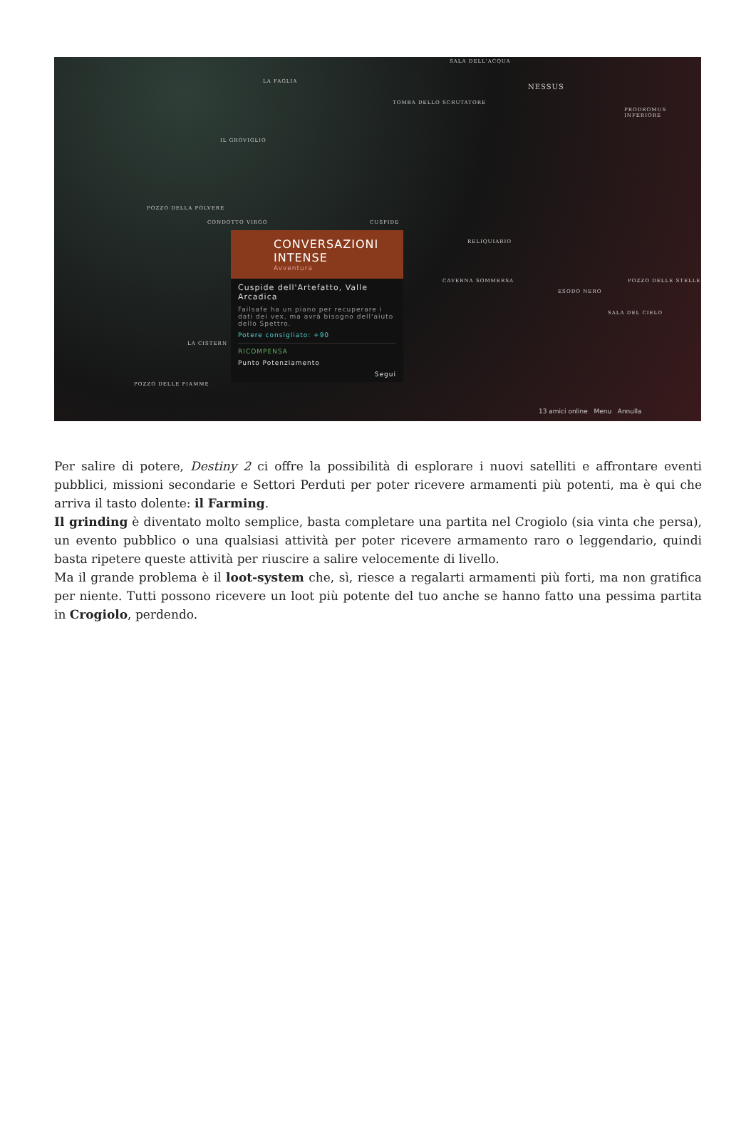SALA DELL'ACQUA
NESSUS
LA FAGLIA
TOMBA DELLO SCRUTATORE
PRODROMUS INFERIORE
IL GROVIGLIO
POZZO DELLA POLVERE
CONDOTTO VIRGO CUSPIDE
RELIQUIARIO
CAVERNA SOMMERSA POZZO DELLE STELLE
ESODO NERO
SALA DEL CIELO
LA CISTERN
POZZO DELLE FIAMME
13 amici online Menu Annulla
CONVERSAZIONI
INTENSE
Avventura
Cuspide dell'Artefatto, Valle Arcadica
Failsafe ha un piano per recuperare i dati dei vex, ma avrà bisogno dell'aiuto dello Spettro.
Potere consigliato: +90
RICOMPENSA
Punto Potenziamento
Segui
Per salire di potere, Destiny 2 ci offre la possibilità di esplorare i nuovi satelliti e affrontare eventi pubblici, missioni secondarie e Settori Perduti per poter ricevere armamenti più potenti, ma è qui che arriva il tasto dolente: il Farming.
Il grinding è diventato molto semplice, basta completare una partita nel Crogiolo (sia vinta che persa), un evento pubblico o una qualsiasi attività per poter ricevere armamento raro o leggendario, quindi basta ripetere queste attività per riuscire a salire velocemente di livello.
Ma il grande problema è il loot-system che, sì, riesce a regalarti armamenti più forti, ma non gratifica per niente. Tutti possono ricevere un loot più potente del tuo anche se hanno fatto una pessima partita in Crogiolo, perdendo.